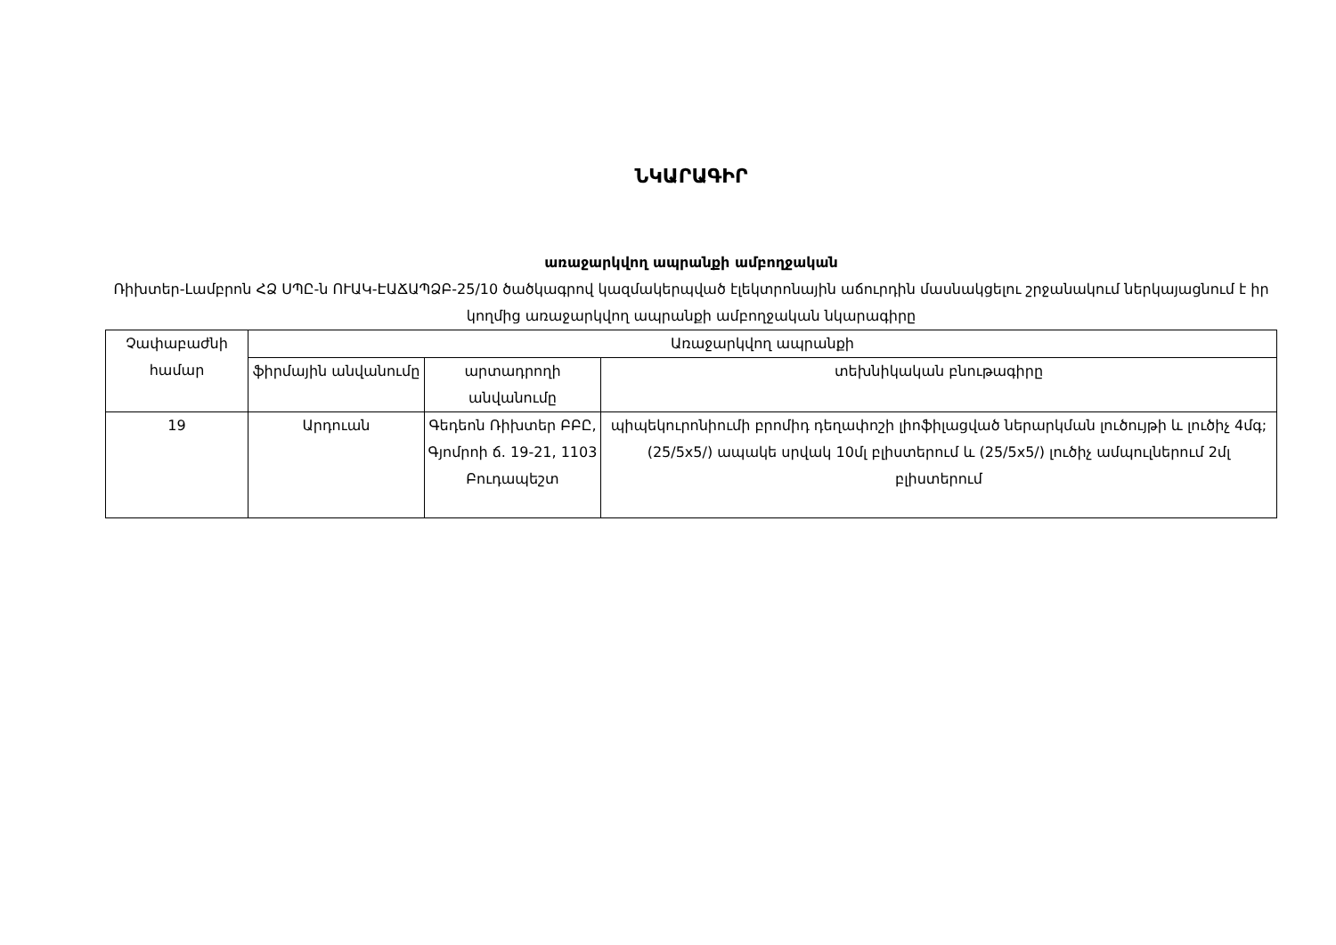ՆԿԱՐԱԳԻՐ
առաջարկվող ապրանքի ամբողջական
Ռիխտեր-Լամբրոն ՀՁ ՍՊԸ-ն ՈՒԱԿ-ԷԱՃԱՊՁԲ-25/10 ծածկագրով կազմակերպված էլեկտրոնային աճուրդին մասնակցելու շրջանակում ներկայացնում է իր կողմից առաջարկվող ապրանքի ամբողջական նկարագիրը
| Չափաբաժնի համար | Առաջարկվող ապրանքի | | |
| --- | --- | --- | --- |
| | ֆիրմային անվանումը | արտադրողի անվանումը | տեխնիկական բնութագիրը |
| 19 | Արդուան | Գեդեոն Ռիխտեր ԲԲԸ, Գյոմրոի ճ. 19-21, 1103 Բուդապեշտ | պիպեկուրոնիումի բրոմիդ դեղափոշի լիոֆիլացված ներարկման լուծույթի և լուծիչ 4մգ; (25/5x5/) ապակե սրվակ 10մլ բլիստերում և (25/5x5/) լուծիչ ամպուլներում 2մլ բլիստերում |